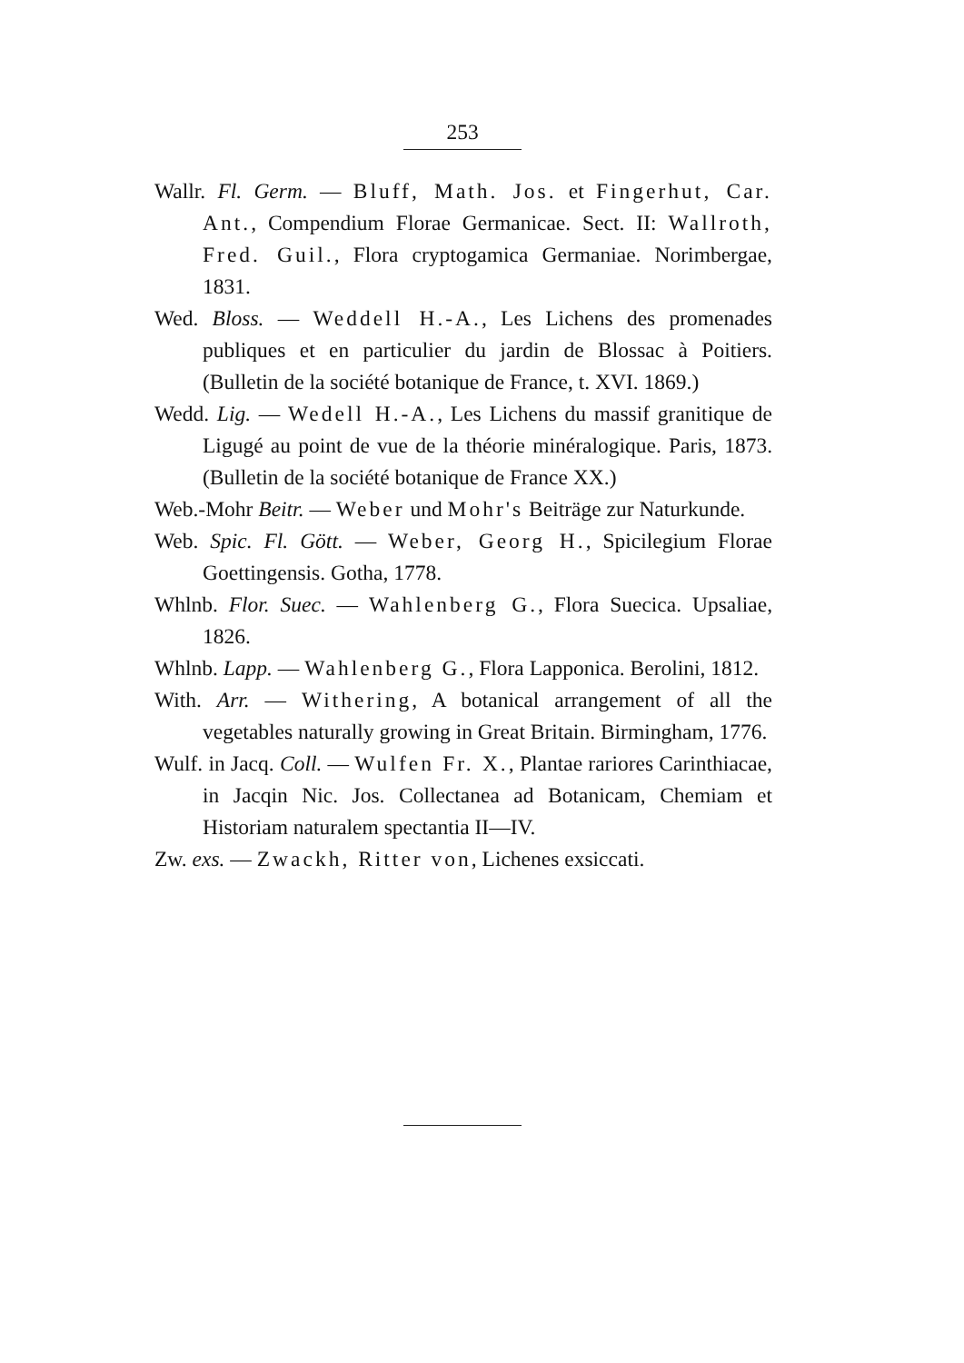253
Wallr. Fl. Germ. — Bluff, Math. Jos. et Fingerhut, Car. Ant., Compendium Florae Germanicae. Sect. II: Wallroth, Fred. Guil., Flora cryptogamica Germaniae. Norimbergae, 1831.
Wed. Bloss. — Weddell H.-A., Les Lichens des promenades publiques et en particulier du jardin de Blossac à Poitiers. (Bulletin de la société botanique de France, t. XVI. 1869.)
Wedd. Lig. — Wedell H.-A., Les Lichens du massif granitique de Ligugé au point de vue de la théorie minéralogique. Paris, 1873. (Bulletin de la société botanique de France XX.)
Web.-Mohr Beitr. — Weber und Mohr's Beiträge zur Naturkunde.
Web. Spic. Fl. Gött. — Weber, Georg H., Spicilegium Florae Goettingensis. Gotha, 1778.
Whlnb. Flor. Suec. — Wahlenberg G., Flora Suecica. Upsaliae, 1826.
Whlnb. Lapp. — Wahlenberg G., Flora Lapponica. Berolini, 1812.
With. Arr. — Withering, A botanical arrangement of all the vegetables naturally growing in Great Britain. Birmingham, 1776.
Wulf. in Jacq. Coll. — Wulfen Fr. X., Plantae rariores Carinthiacae, in Jacqin Nic. Jos. Collectanea ad Botanicam, Chemiam et Historiam naturalem spectantia II—IV.
Zw. exs. — Zwackh, Ritter von, Lichenes exsiccati.